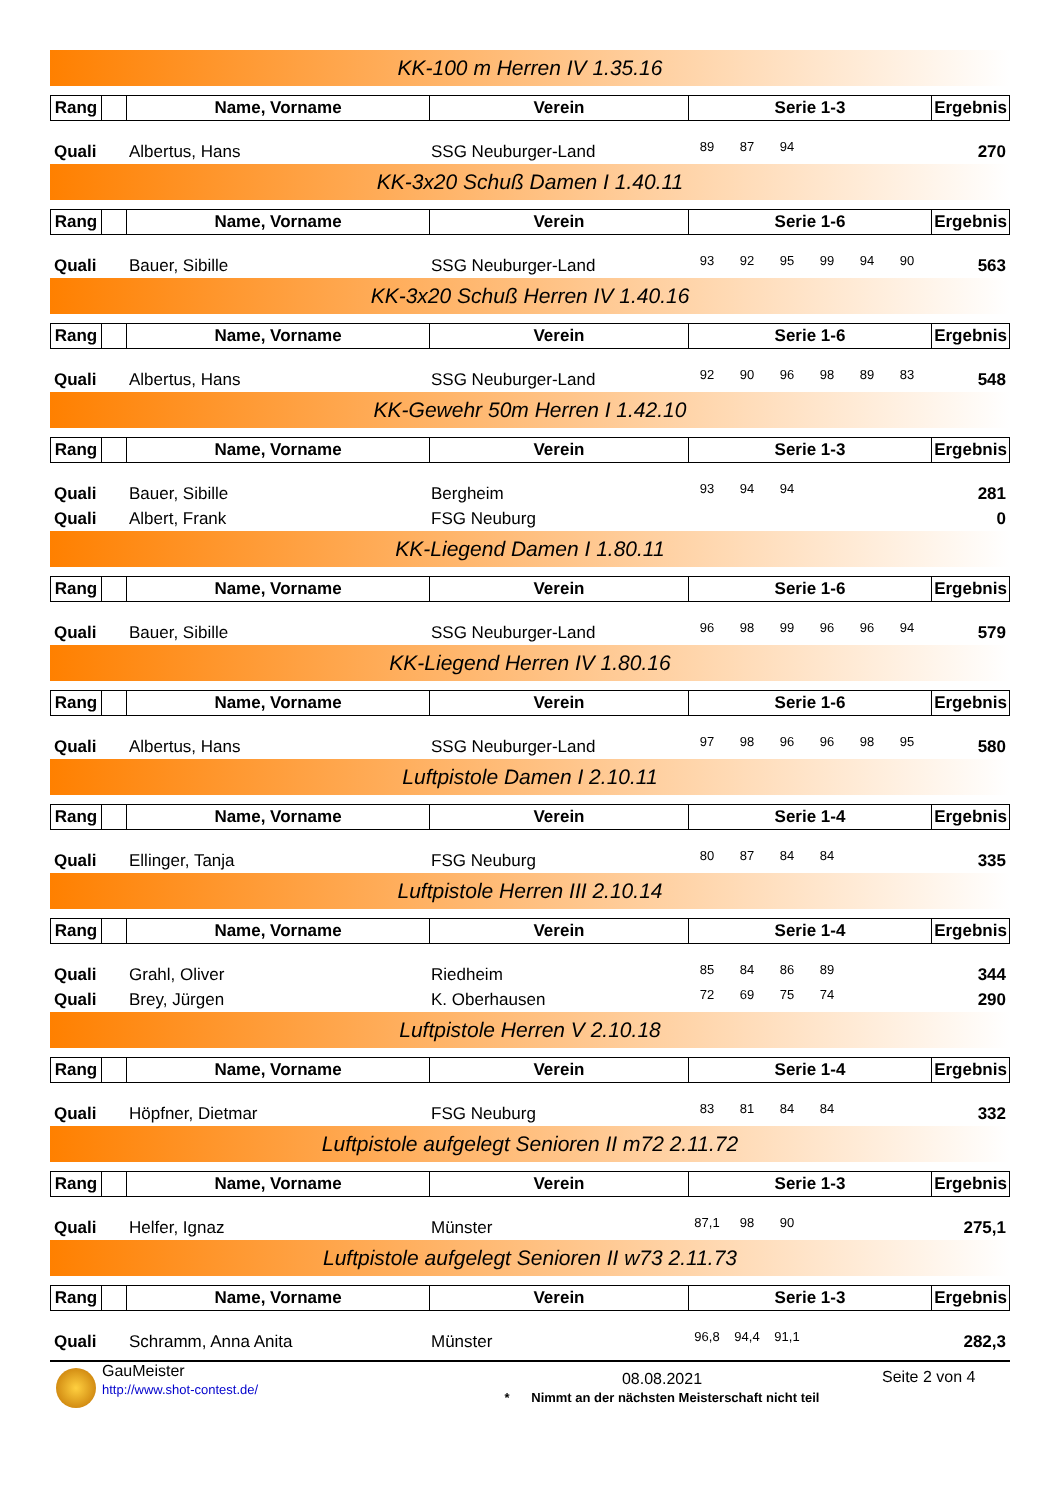KK-100 m Herren IV 1.35.16
| Rang | | Name, Vorname | Verein | Serie 1-3 | Ergebnis |
| --- | --- | --- | --- | --- | --- |
| Quali | Albertus, Hans | SSG Neuburger-Land | 89 | 87 | 94 | | | | 270 |
KK-3x20 Schuß Damen I 1.40.11
| Rang | | Name, Vorname | Verein | Serie 1-6 | Ergebnis |
| --- | --- | --- | --- | --- | --- |
| Quali | Bauer, Sibille | SSG Neuburger-Land | 93 | 92 | 95 | 99 | 94 | 90 | 563 |
KK-3x20 Schuß Herren IV 1.40.16
| Rang | | Name, Vorname | Verein | Serie 1-6 | Ergebnis |
| --- | --- | --- | --- | --- | --- |
| Quali | Albertus, Hans | SSG Neuburger-Land | 92 | 90 | 96 | 98 | 89 | 83 | 548 |
KK-Gewehr 50m Herren I 1.42.10
| Rang | | Name, Vorname | Verein | Serie 1-3 | Ergebnis |
| --- | --- | --- | --- | --- | --- |
| Quali | Bauer, Sibille | Bergheim | 93 | 94 | 94 | | | | 281 |
| Quali | Albert, Frank | FSG Neuburg | | | | | | | 0 |
KK-Liegend Damen I 1.80.11
| Rang | | Name, Vorname | Verein | Serie 1-6 | Ergebnis |
| --- | --- | --- | --- | --- | --- |
| Quali | Bauer, Sibille | SSG Neuburger-Land | 96 | 98 | 99 | 96 | 96 | 94 | 579 |
KK-Liegend Herren IV 1.80.16
| Rang | | Name, Vorname | Verein | Serie 1-6 | Ergebnis |
| --- | --- | --- | --- | --- | --- |
| Quali | Albertus, Hans | SSG Neuburger-Land | 97 | 98 | 96 | 96 | 98 | 95 | 580 |
Luftpistole Damen I 2.10.11
| Rang | | Name, Vorname | Verein | Serie 1-4 | Ergebnis |
| --- | --- | --- | --- | --- | --- |
| Quali | Ellinger, Tanja | FSG Neuburg | 80 | 87 | 84 | 84 | | | 335 |
Luftpistole Herren III 2.10.14
| Rang | | Name, Vorname | Verein | Serie 1-4 | Ergebnis |
| --- | --- | --- | --- | --- | --- |
| Quali | Grahl, Oliver | Riedheim | 85 | 84 | 86 | 89 | | | 344 |
| Quali | Brey, Jürgen | K. Oberhausen | 72 | 69 | 75 | 74 | | | 290 |
Luftpistole Herren V 2.10.18
| Rang | | Name, Vorname | Verein | Serie 1-4 | Ergebnis |
| --- | --- | --- | --- | --- | --- |
| Quali | Höpfner, Dietmar | FSG Neuburg | 83 | 81 | 84 | 84 | | | 332 |
Luftpistole aufgelegt Senioren II m72 2.11.72
| Rang | | Name, Vorname | Verein | Serie 1-3 | Ergebnis |
| --- | --- | --- | --- | --- | --- |
| Quali | Helfer, Ignaz | Münster | 87,1 | 98 | 90 | | | | 275,1 |
Luftpistole aufgelegt Senioren II w73 2.11.73
| Rang | | Name, Vorname | Verein | Serie 1-3 | Ergebnis |
| --- | --- | --- | --- | --- | --- |
| Quali | Schramm, Anna Anita | Münster | 96,8 | 94,4 | 91,1 | | | | 282,3 |
GauMeister
http://www.shot-contest.de/
08.08.2021
* Nimmt an der nächsten Meisterschaft nicht teil
Seite 2 von 4